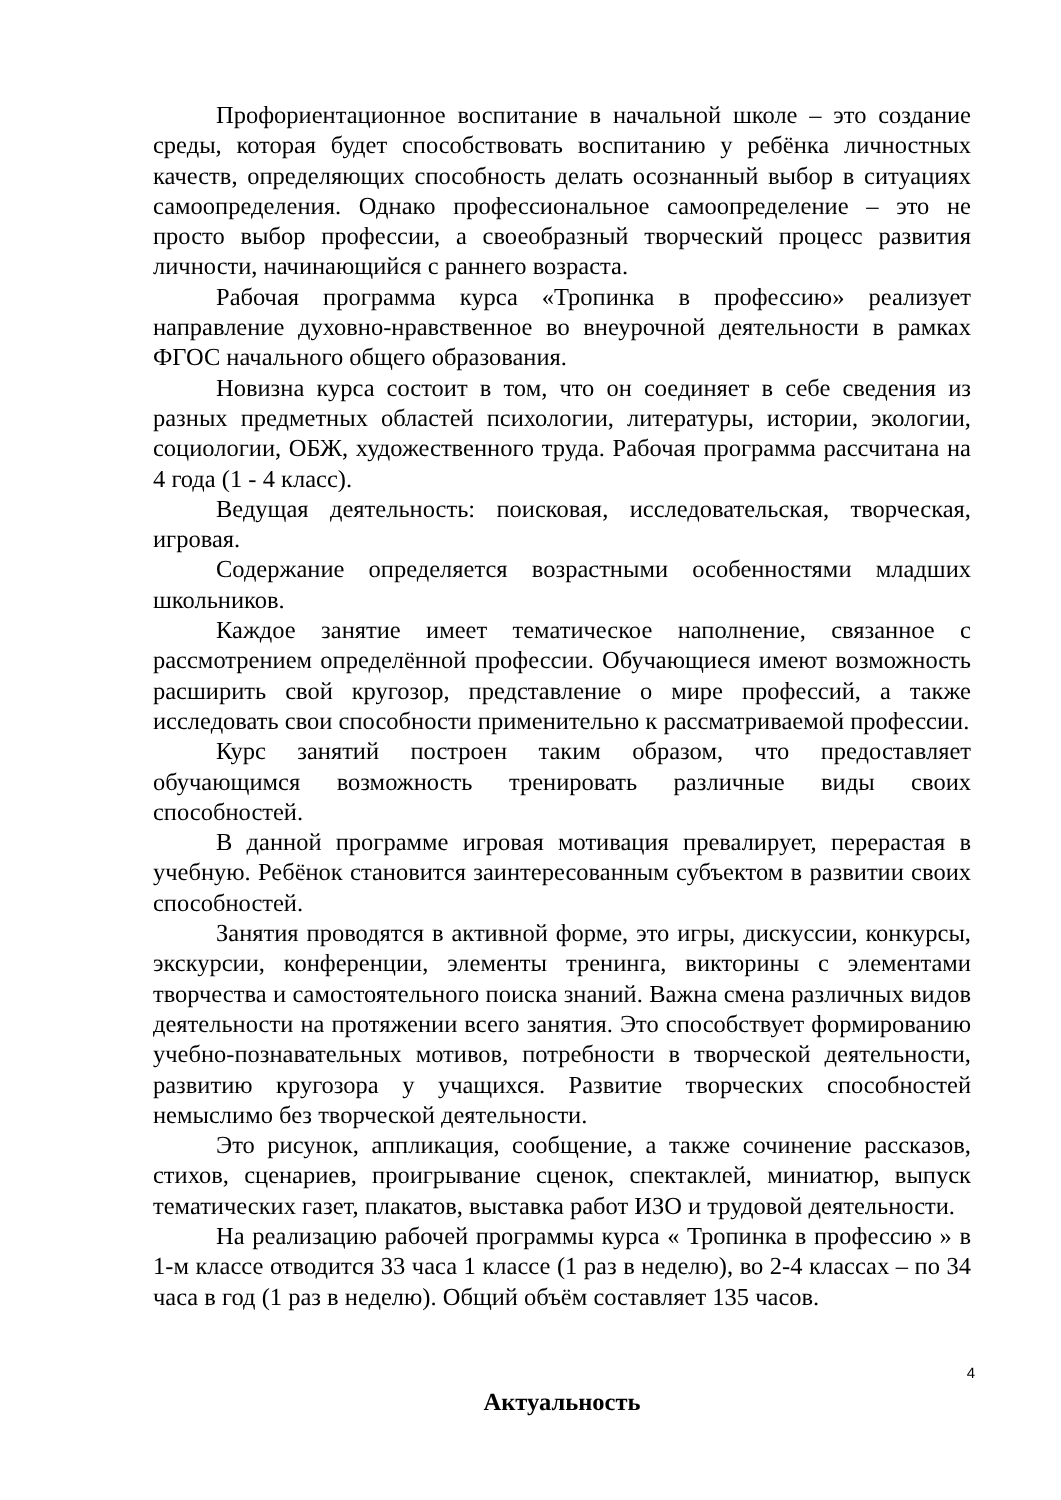Профориентационное воспитание в начальной школе – это создание среды, которая будет способствовать воспитанию у ребёнка личностных качеств, определяющих способность делать осознанный выбор в ситуациях самоопределения. Однако профессиональное самоопределение – это не просто выбор профессии, а своеобразный творческий процесс развития личности, начинающийся с раннего возраста.
Рабочая программа курса «Тропинка в профессию» реализует направление духовно-нравственное во внеурочной деятельности в рамках ФГОС начального общего образования.
Новизна курса состоит в том, что он соединяет в себе сведения из разных предметных областей психологии, литературы, истории, экологии, социологии, ОБЖ, художественного труда. Рабочая программа рассчитана на 4 года (1 - 4 класс).
Ведущая деятельность: поисковая, исследовательская, творческая, игровая.
Содержание определяется возрастными особенностями младших школьников.
Каждое занятие имеет тематическое наполнение, связанное с рассмотрением определённой профессии. Обучающиеся имеют возможность расширить свой кругозор, представление о мире профессий, а также исследовать свои способности применительно к рассматриваемой профессии.
Курс занятий построен таким образом, что предоставляет обучающимся возможность тренировать различные виды своих способностей.
В данной программе игровая мотивация превалирует, перерастая в учебную. Ребёнок становится заинтересованным субъектом в развитии своих способностей.
Занятия проводятся в активной форме, это игры, дискуссии, конкурсы, экскурсии, конференции, элементы тренинга, викторины с элементами творчества и самостоятельного поиска знаний. Важна смена различных видов деятельности на протяжении всего занятия. Это способствует формированию учебно-познавательных мотивов, потребности в творческой деятельности, развитию кругозора у учащихся. Развитие творческих способностей немыслимо без творческой деятельности.
Это рисунок, аппликация, сообщение, а также сочинение рассказов, стихов, сценариев, проигрывание сценок, спектаклей, миниатюр, выпуск тематических газет, плакатов, выставка работ ИЗО и трудовой деятельности.
На реализацию рабочей программы курса « Тропинка в профессию » в 1-м классе отводится 33 часа 1 классе (1 раз в неделю), во 2-4 классах – по 34 часа в год (1 раз в неделю). Общий объём составляет 135 часов.
Актуальность
4